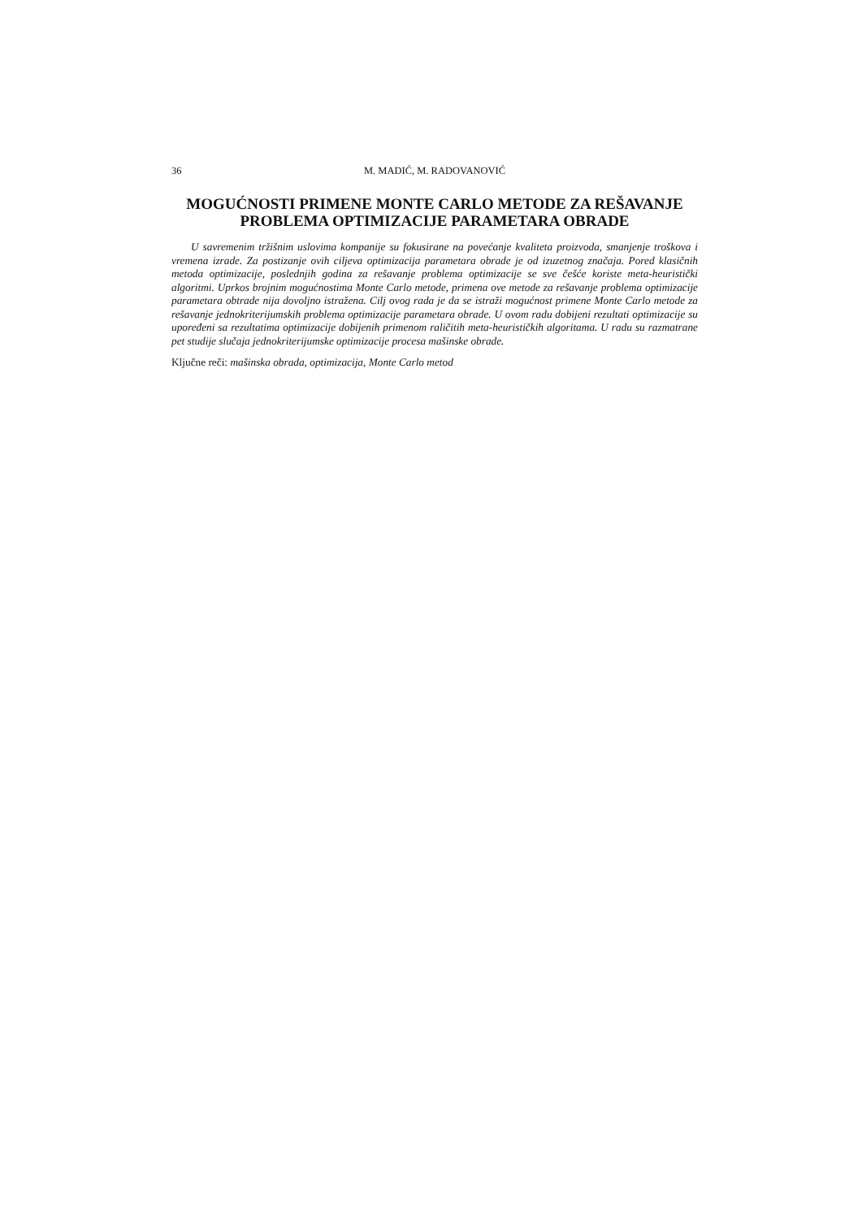36 M. MADIĆ, M. RADOVANOVIĆ
MOGUĆNOSTI PRIMENE MONTE CARLO METODE ZA REŠAVANJE PROBLEMA OPTIMIZACIJE PARAMETARA OBRADE
U savremenim tržišnim uslovima kompanije su fokusirane na povećanje kvaliteta proizvoda, smanjenje troškova i vremena izrade. Za postizanje ovih ciljeva optimizacija parametara obrade je od izuzetnog značaja. Pored klasičnih metoda optimizacije, poslednjih godina za rešavanje problema optimizacije se sve češće koriste meta-heuristički algoritmi. Uprkos brojnim mogućnostima Monte Carlo metode, primena ove metode za rešavanje problema optimizacije parametara obtrade nija dovoljno istražena. Cilj ovog rada je da se istraži mogućnost primene Monte Carlo metode za rešavanje jednokriterijumskih problema optimizacije parametara obrade. U ovom radu dobijeni rezultati optimizacije su upoređeni sa rezultatima optimizacije dobijenih primenom raličitih meta-heurističkih algoritama. U radu su razmatrane pet studije slučaja jednokriterijumske optimizacije procesa mašinske obrade.
Ključne reči: mašinska obrada, optimizacija, Monte Carlo metod